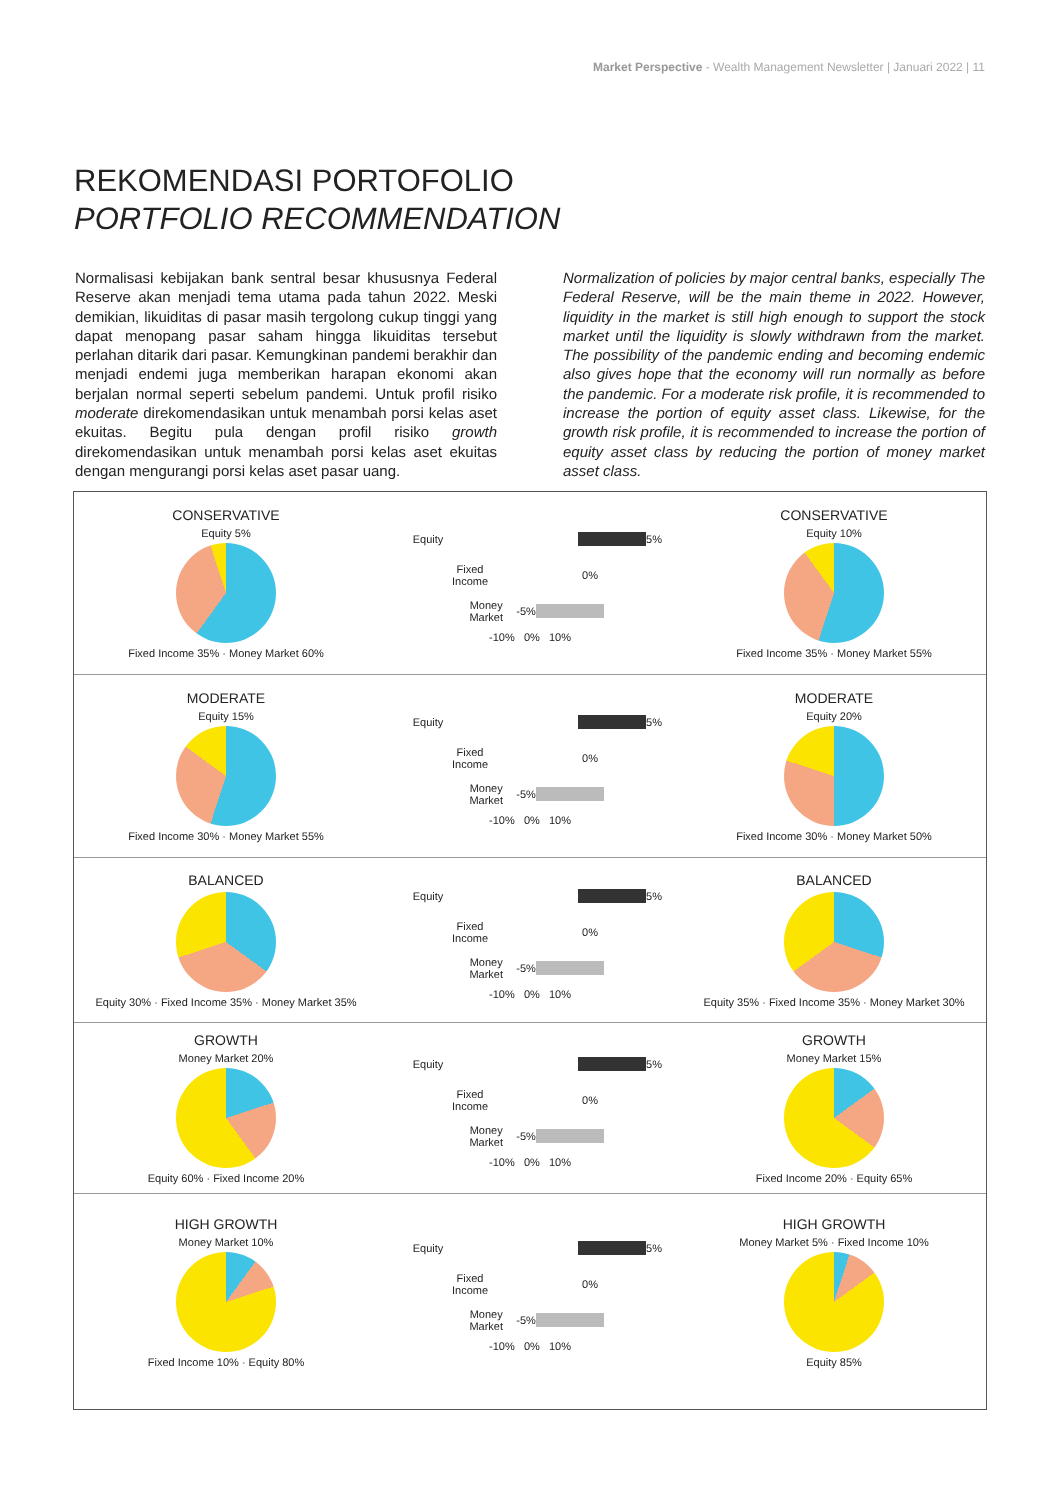Market Perspective - Wealth Management Newsletter | Januari 2022 | 11
REKOMENDASI PORTOFOLIO
PORTFOLIO RECOMMENDATION
Normalisasi kebijakan bank sentral besar khususnya Federal Reserve akan menjadi tema utama pada tahun 2022. Meski demikian, likuiditas di pasar masih tergolong cukup tinggi yang dapat menopang pasar saham hingga likuiditas tersebut perlahan ditarik dari pasar. Kemungkinan pandemi berakhir dan menjadi endemi juga memberikan harapan ekonomi akan berjalan normal seperti sebelum pandemi. Untuk profil risiko moderate direkomendasikan untuk menambah porsi kelas aset ekuitas. Begitu pula dengan profil risiko growth direkomendasikan untuk menambah porsi kelas aset ekuitas dengan mengurangi porsi kelas aset pasar uang.
Normalization of policies by major central banks, especially The Federal Reserve, will be the main theme in 2022. However, liquidity in the market is still high enough to support the stock market until the liquidity is slowly withdrawn from the market. The possibility of the pandemic ending and becoming endemic also gives hope that the economy will run normally as before the pandemic. For a moderate risk profile, it is recommended to increase the portion of equity asset class. Likewise, for the growth risk profile, it is recommended to increase the portion of equity asset class by reducing the portion of money market asset class.
CONSERVATIVE
Equity 5%
Fixed Income 35% · Money Market 60%
Equity
5%
Fixed Income 0%
Money Market -5%
-10% 0% 10%
CONSERVATIVE
Equity 10%
Fixed Income 35% · Money Market 55%
MODERATE
Equity 15%
Fixed Income 30% · Money Market 55%
Equity
5%
Fixed Income 0%
Money Market -5%
-10% 0% 10%
MODERATE
Equity 20%
Fixed Income 30% · Money Market 50%
BALANCED
Equity 30% · Fixed Income 35% · Money Market 35%
Equity
5%
Fixed Income 0%
Money Market -5%
-10% 0% 10%
BALANCED
Equity 35% · Fixed Income 35% · Money Market 30%
GROWTH
Money Market 20%
Equity 60% · Fixed Income 20%
Equity
5%
Fixed Income 0%
Money Market -5%
-10% 0% 10%
GROWTH
Money Market 15%
Fixed Income 20% · Equity 65%
HIGH GROWTH
Money Market 10%
Fixed Income 10% · Equity 80%
Equity
5%
Fixed Income 0%
Money Market -5%
-10% 0% 10%
HIGH GROWTH
Money Market 5% · Fixed Income 10%
Equity 85%